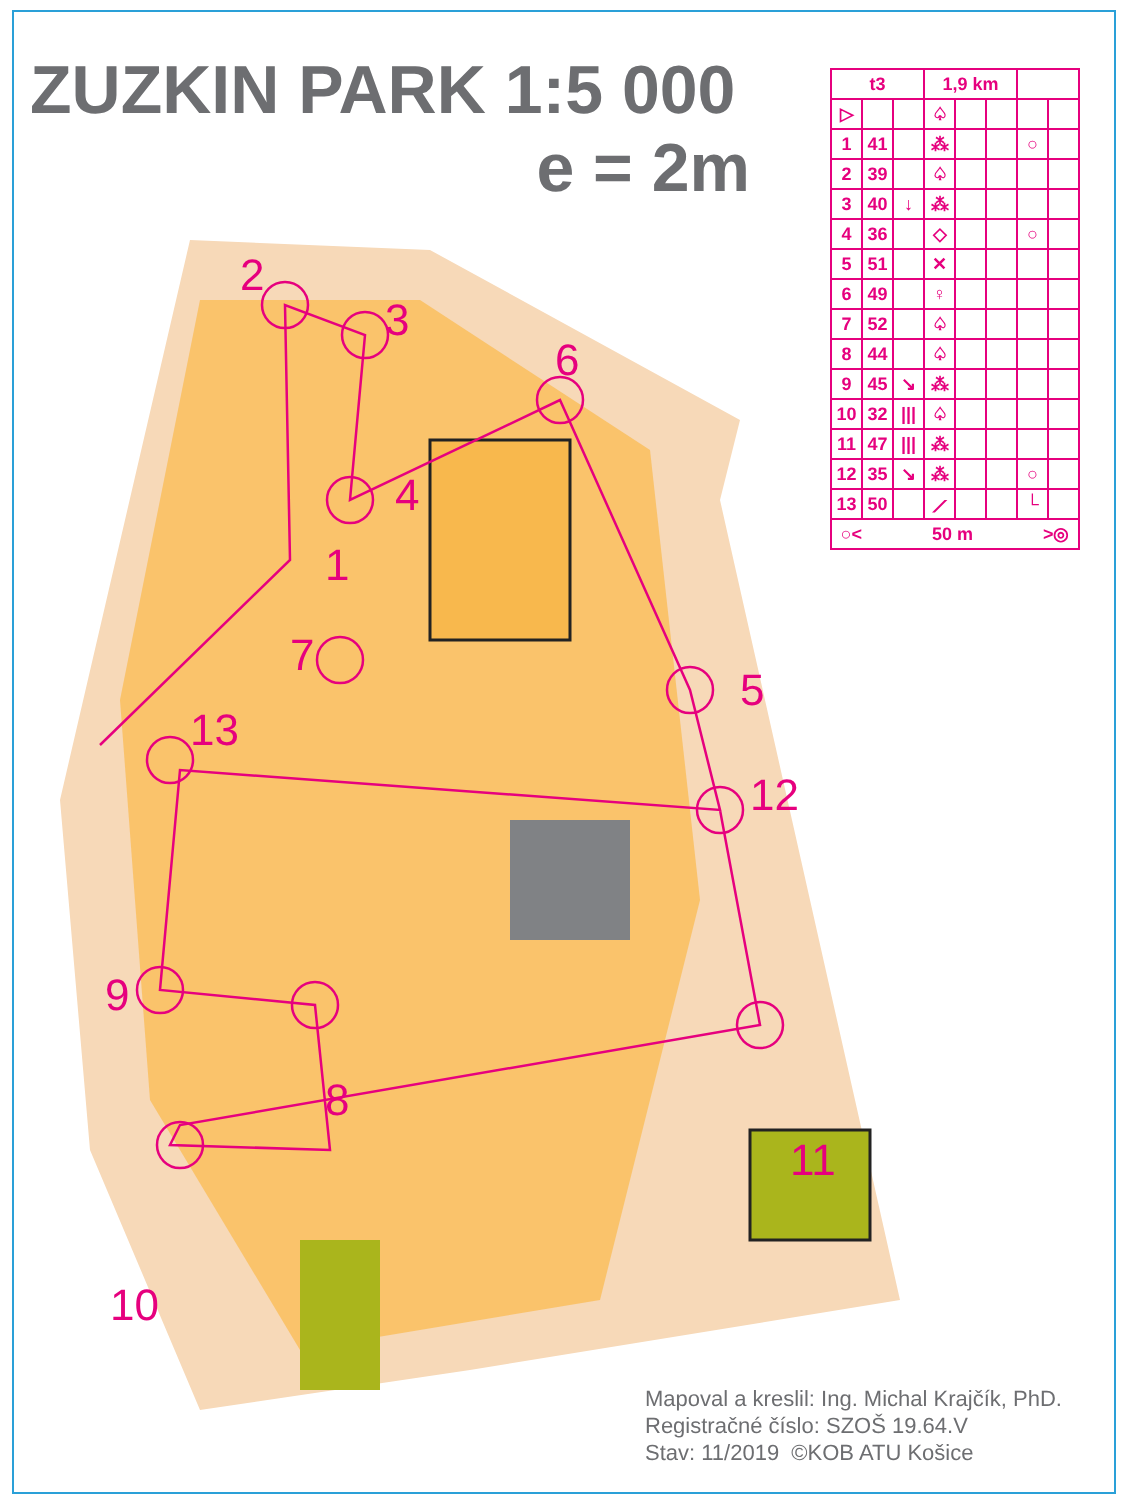ZUZKIN PARK 1:5 000
e = 2m
| t3 | | | 1,9 km | | | | |
| --- | --- | --- | --- | --- | --- | --- | --- |
| ▷ | | | ♤ | | | | |
| 1 | 41 | | ⁂ | | | ○ | |
| 2 | 39 | | ♤ | | | | |
| 3 | 40 | ↓ | ⁂ | | | | |
| 4 | 36 | | ◇ | | | ○ | |
| 5 | 51 | | ✕ | | | | |
| 6 | 49 | | ♀ | | | | |
| 7 | 52 | | ♤ | | | | |
| 8 | 44 | | ♤ | | | | |
| 9 | 45 | ↘ | ⁂ | | | | |
| 10 | 32 | /// | ♤ | | | | |
| 11 | 47 | /// | ⁂ | | | | |
| 12 | 35 | ↘ | ⁂ | | | ○ | |
| 13 | 50 | | ⟋ | | | └ | |
| ○< 50 m >◎ | | | | | | | |
2
3
6
4
1
7
5
13
12
9
8
11
10
Mapoval a kreslil: Ing. Michal Krajčík, PhD.
Registračné číslo: SZOŠ 19.64.V
Stav: 11/2019 ©KOB ATU Košice